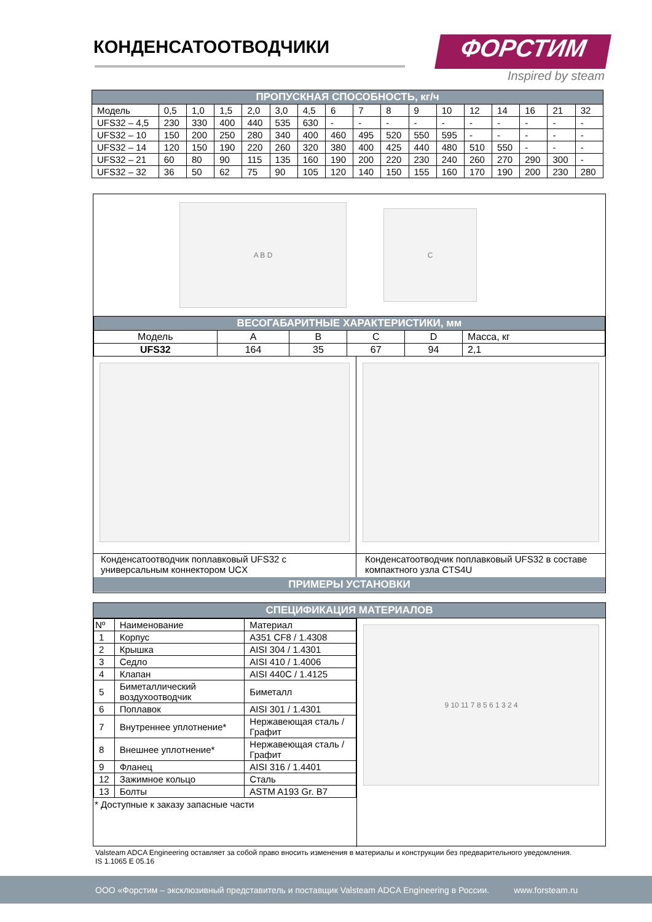КОНДЕНСАТООТВОДЧИКИ ФОРСТИМ
Inspired by steam
| ПРОПУСКНАЯ СПОСОБНОСТЬ, кг/ч | | | | | | | | | | | | | | | | |
| --- | --- | --- | --- | --- | --- | --- | --- | --- | --- | --- | --- | --- | --- | --- | --- | --- |
| Модель | 0,5 | 1,0 | 1,5 | 2,0 | 3,0 | 4,5 | 6 | 7 | 8 | 9 | 10 | 12 | 14 | 16 | 21 | 32 |
| UFS32 – 4,5 | 230 | 330 | 400 | 440 | 535 | 630 | - | - | - | - | - | - | - | - | - | - |
| UFS32 – 10 | 150 | 200 | 250 | 280 | 340 | 400 | 460 | 495 | 520 | 550 | 595 | - | - | - | - | - |
| UFS32 – 14 | 120 | 150 | 190 | 220 | 260 | 320 | 380 | 400 | 425 | 440 | 480 | 510 | 550 | - | - | - |
| UFS32 – 21 | 60 | 80 | 90 | 115 | 135 | 160 | 190 | 200 | 220 | 230 | 240 | 260 | 270 | 290 | 300 | - |
| UFS32 – 32 | 36 | 50 | 62 | 75 | 90 | 105 | 120 | 140 | 150 | 155 | 160 | 170 | 190 | 200 | 230 | 280 |
A B D
C
| ВЕСОГАБАРИТНЫЕ ХАРАКТЕРИСТИКИ, мм | | | | | |
| --- | --- | --- | --- | --- | --- |
| Модель | A | B | C | D | Масса, кг |
| UFS32 | 164 | 35 | 67 | 94 | 2,1 |
Конденсатоотводчик поплавковый UFS32 с универсальным коннектором UCX
Конденсатоотводчик поплавковый UFS32 в составе компактного узла CTS4U
ПРИМЕРЫ УСТАНОВКИ
СПЕЦИФИКАЦИЯ МАТЕРИАЛОВ
| Nº | Наименование | Материал |
| 1 | Корпус | A351 CF8 / 1.4308 |
| 2 | Крышка | AISI 304 / 1.4301 |
| 3 | Седло | AISI 410 / 1.4006 |
| 4 | Клапан | AISI 440C / 1.4125 |
| 5 | Биметаллический воздухоотводчик | Биметалл |
| 6 | Поплавок | AISI 301 / 1.4301 |
| 7 | Внутреннее уплотнение* | Нержавеющая сталь / Графит |
| 8 | Внешнее уплотнение* | Нержавеющая сталь / Графит |
| 9 | Фланец | AISI 316 / 1.4401 |
| 12 | Зажимное кольцо | Сталь |
| 13 | Болты | ASTM A193 Gr. B7 |
* Доступные к заказу запасные части
9 10 11 7 8 5 6 1 3 2 4
Valsteam ADCA Engineering оставляет за собой право вносить изменения в материалы и конструкции без предварительного уведомления.
IS 1.1065 E 05.16
ООО «Форстим – эксклюзивный представитель и поставщик Valsteam ADCA Engineering в России. www.forsteam.ru